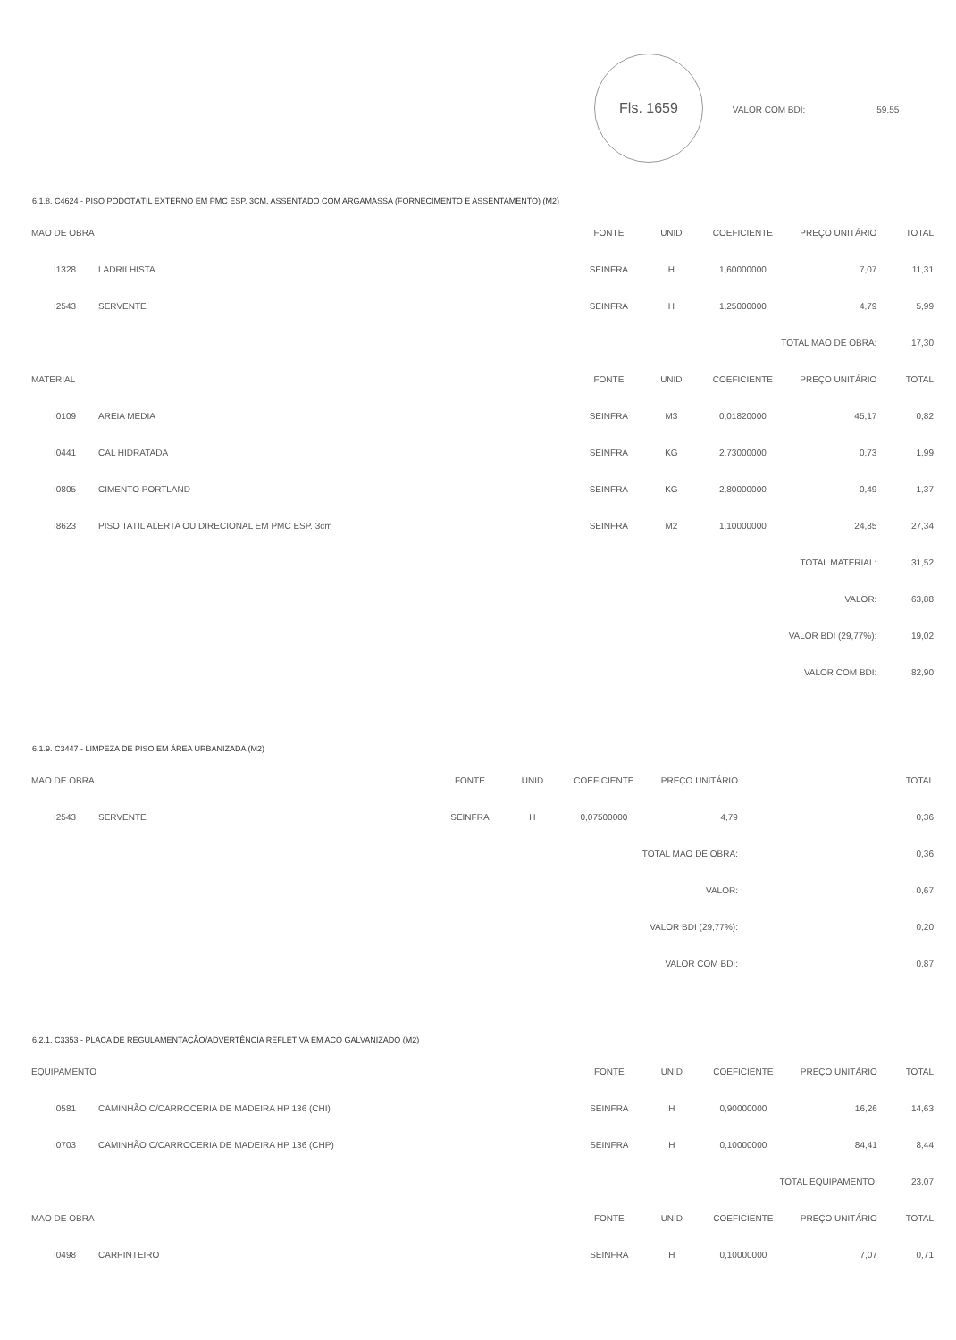Fls. 1659 VALOR COM BDI: 59,55
6.1.8. C4624 - PISO PODOTÁTIL EXTERNO EM PMC ESP. 3CM. ASSENTADO COM ARGAMASSA (FORNECIMENTO E ASSENTAMENTO) (M2)
| MAO DE OBRA | | FONTE | UNID | COEFICIENTE | PREÇO UNITÁRIO | TOTAL |
| --- | --- | --- | --- | --- | --- | --- |
| I1328 | LADRILHISTA | SEINFRA | H | 1,60000000 | 7,07 | 11,31 |
| I2543 | SERVENTE | SEINFRA | H | 1,25000000 | 4,79 | 5,99 |
| TOTAL MAO DE OBRA: | | | | | | 17,30 |
| MATERIAL | | FONTE | UNID | COEFICIENTE | PREÇO UNITÁRIO | TOTAL |
| I0109 | AREIA MEDIA | SEINFRA | M3 | 0,01820000 | 45,17 | 0,82 |
| I0441 | CAL HIDRATADA | SEINFRA | KG | 2,73000000 | 0,73 | 1,99 |
| I0805 | CIMENTO PORTLAND | SEINFRA | KG | 2,80000000 | 0,49 | 1,37 |
| I8623 | PISO TATIL ALERTA OU DIRECIONAL EM PMC ESP. 3cm | SEINFRA | M2 | 1,10000000 | 24,85 | 27,34 |
| TOTAL MATERIAL: | | | | | | 31,52 |
| VALOR: | | | | | | 63,88 |
| VALOR BDI (29,77%): | | | | | | 19,02 |
| VALOR COM BDI: | | | | | | 82,90 |
6.1.9. C3447 - LIMPEZA DE PISO EM ÁREA URBANIZADA (M2)
| MAO DE OBRA | | FONTE | UNID | COEFICIENTE | PREÇO UNITÁRIO | TOTAL |
| --- | --- | --- | --- | --- | --- | --- |
| I2543 | SERVENTE | SEINFRA | H | 0,07500000 | 4,79 | 0,36 |
| TOTAL MAO DE OBRA: | | | | | | 0,36 |
| VALOR: | | | | | | 0,67 |
| VALOR BDI (29,77%): | | | | | | 0,20 |
| VALOR COM BDI: | | | | | | 0,87 |
6.2.1. C3353 - PLACA DE REGULAMENTAÇÃO/ADVERTÊNCIA REFLETIVA EM ACO GALVANIZADO (M2)
| EQUIPAMENTO | | FONTE | UNID | COEFICIENTE | PREÇO UNITÁRIO | TOTAL |
| --- | --- | --- | --- | --- | --- | --- |
| I0581 | CAMINHÃO C/CARROCERIA DE MADEIRA HP 136 (CHI) | SEINFRA | H | 0,90000000 | 16,26 | 14,63 |
| I0703 | CAMINHÃO C/CARROCERIA DE MADEIRA HP 136 (CHP) | SEINFRA | H | 0,10000000 | 84,41 | 8,44 |
| TOTAL EQUIPAMENTO: | | | | | | 23,07 |
| MAO DE OBRA | | FONTE | UNID | COEFICIENTE | PREÇO UNITÁRIO | TOTAL |
| I0498 | CARPINTEIRO | SEINFRA | H | 0,10000000 | 7,07 | 0,71 |